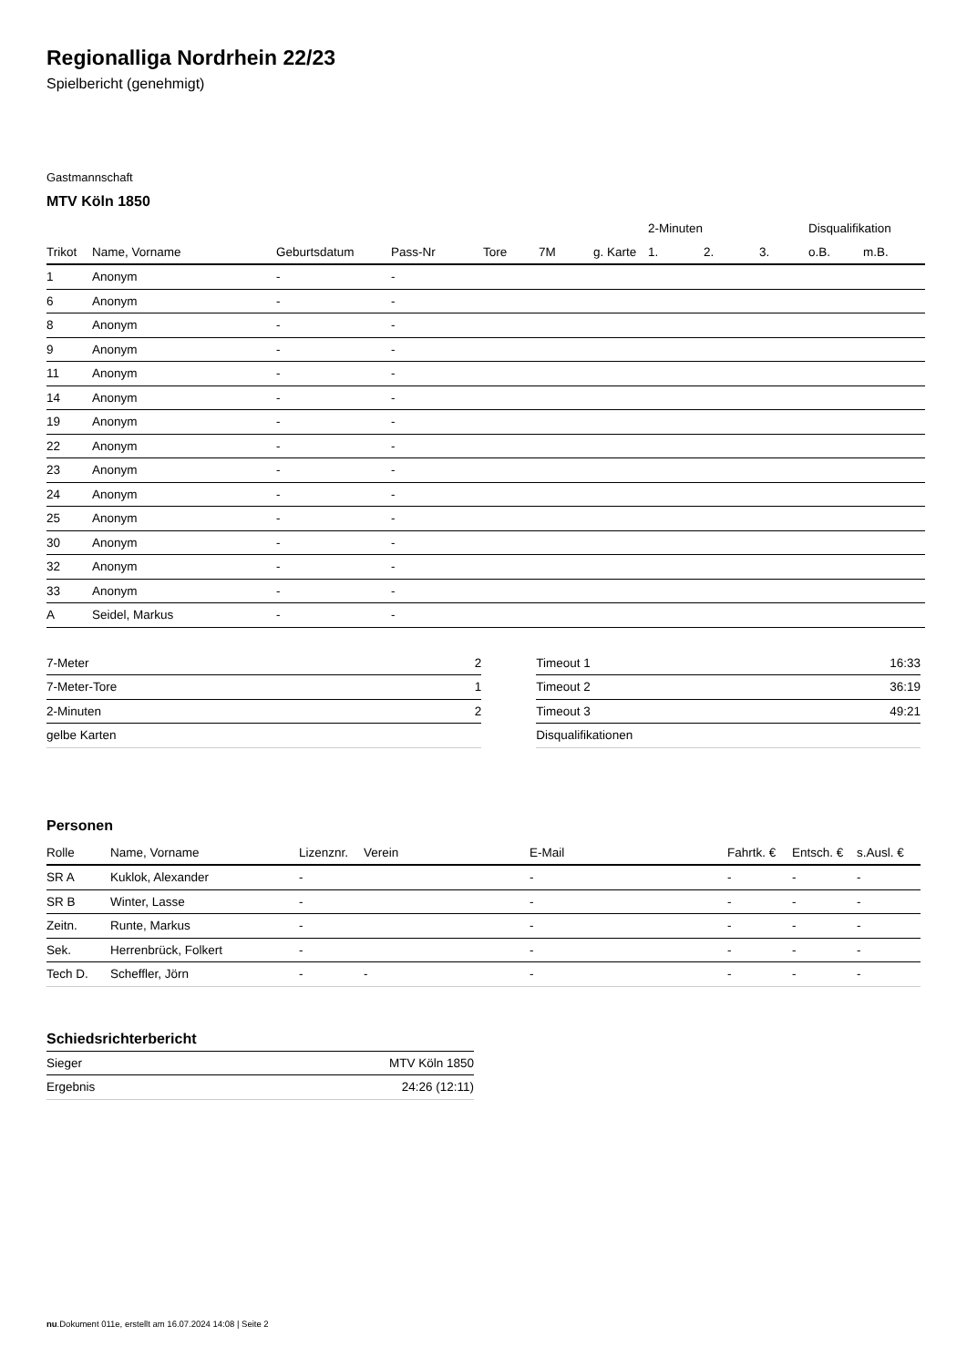Regionalliga Nordrhein 22/23
Spielbericht (genehmigt)
Gastmannschaft
MTV Köln 1850
| | | | | | | | 2-Minuten | | | Disqualifikation | |
| --- | --- | --- | --- | --- | --- | --- | --- | --- | --- | --- | --- |
| Trikot | Name, Vorname | Geburtsdatum | Pass-Nr | Tore | 7M | g. Karte | 1. | 2. | 3. | o.B. | m.B. |
| 1 | Anonym | - | - | | | | | | | | |
| 6 | Anonym | - | - | | | | | | | | |
| 8 | Anonym | - | - | | | | | | | | |
| 9 | Anonym | - | - | | | | | | | | |
| 11 | Anonym | - | - | | | | | | | | |
| 14 | Anonym | - | - | | | | | | | | |
| 19 | Anonym | - | - | | | | | | | | |
| 22 | Anonym | - | - | | | | | | | | |
| 23 | Anonym | - | - | | | | | | | | |
| 24 | Anonym | - | - | | | | | | | | |
| 25 | Anonym | - | - | | | | | | | | |
| 30 | Anonym | - | - | | | | | | | | |
| 32 | Anonym | - | - | | | | | | | | |
| 33 | Anonym | - | - | | | | | | | | |
| A | Seidel, Markus | - | - | | | | | | | | |
| 7-Meter | 2 |
| 7-Meter-Tore | 1 |
| 2-Minuten | 2 |
| gelbe Karten | |
| Timeout 1 | 16:33 |
| Timeout 2 | 36:19 |
| Timeout 3 | 49:21 |
| Disqualifikationen | |
Personen
| Rolle | Name, Vorname | Lizenznr. | Verein | E-Mail | Fahrtk. € | Entsch. € | s.Ausl. € |
| --- | --- | --- | --- | --- | --- | --- | --- |
| SR A | Kuklok, Alexander | - | | - | - | - | - |
| SR B | Winter, Lasse | - | | - | - | - | - |
| Zeitn. | Runte, Markus | - | | - | - | - | - |
| Sek. | Herrenbrück, Folkert | - | | - | - | - | - |
| Tech D. | Scheffler, Jörn | - | - | - | - | - | - |
Schiedsrichterbericht
| Sieger | MTV Köln 1850 |
| Ergebnis | 24:26 (12:11) |
nu.Dokument 011e, erstellt am 16.07.2024 14:08 | Seite 2